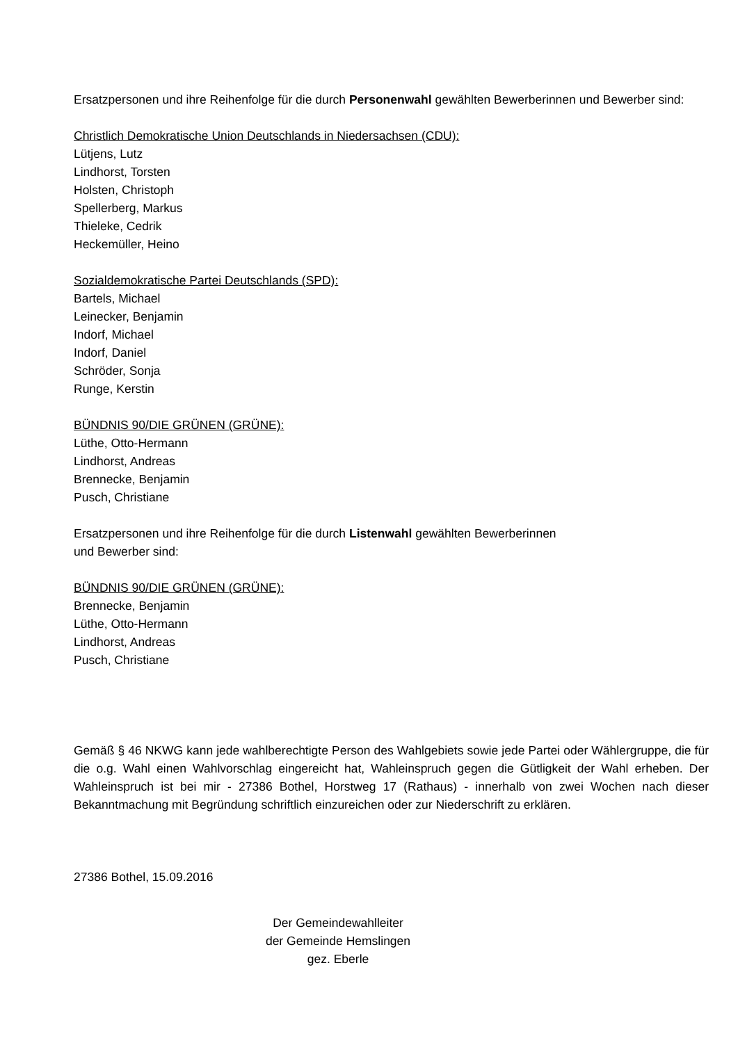Ersatzpersonen und ihre Reihenfolge für die durch Personenwahl gewählten Bewerberinnen und Bewerber sind:
Christlich Demokratische Union Deutschlands in Niedersachsen (CDU):
Lütjens, Lutz
Lindhorst, Torsten
Holsten, Christoph
Spellerberg, Markus
Thieleke, Cedrik
Heckemüller, Heino
Sozialdemokratische Partei Deutschlands (SPD):
Bartels, Michael
Leinecker, Benjamin
Indorf, Michael
Indorf, Daniel
Schröder, Sonja
Runge, Kerstin
BÜNDNIS 90/DIE GRÜNEN (GRÜNE):
Lüthe, Otto-Hermann
Lindhorst, Andreas
Brennecke, Benjamin
Pusch, Christiane
Ersatzpersonen und ihre Reihenfolge für die durch Listenwahl gewählten Bewerberinnen
und Bewerber sind:
BÜNDNIS 90/DIE GRÜNEN (GRÜNE):
Brennecke, Benjamin
Lüthe, Otto-Hermann
Lindhorst, Andreas
Pusch, Christiane
Gemäß § 46 NKWG kann jede wahlberechtigte Person des Wahlgebiets sowie jede Partei oder Wählergruppe, die für die o.g. Wahl einen Wahlvorschlag eingereicht hat, Wahleinspruch gegen die Gütligkeit der Wahl erheben. Der Wahleinspruch ist bei mir - 27386 Bothel, Horstweg 17 (Rathaus) - innerhalb von zwei Wochen nach dieser Bekanntmachung mit Begründung schriftlich einzureichen oder zur Niederschrift zu erklären.
27386 Bothel, 15.09.2016
Der Gemeindewahlleiter
der Gemeinde Hemslingen
gez. Eberle